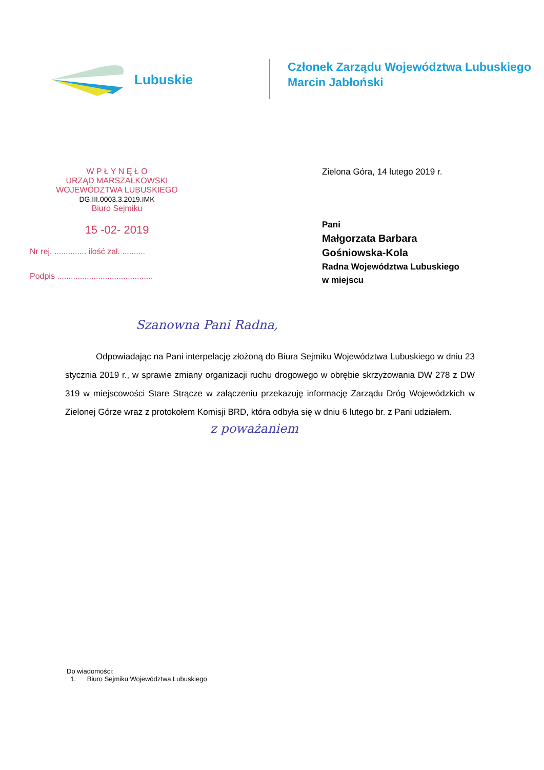Lubuskie
Członek Zarządu Województwa Lubuskiego
Marcin Jabłoński
W P Ł Y N Ę Ł O
URZĄD MARSZAŁKOWSKI
WOJEWÓDZTWA LUBUSKIEGO DG.III.0003.3.2019.IMK
Biuro Sejmiku
15 -02- 2019
Nr rej. .............. ilość zał. ..........
Podpis ..........................................
Zielona Góra, 14 lutego 2019 r.
Pani
Małgorzata Barbara
Gośniowska-Kola
Radna Województwa Lubuskiego
w miejscu
Szanowna Pani Radna,
Odpowiadając na Pani interpelację złożoną do Biura Sejmiku Województwa Lubuskiego w dniu 23 stycznia 2019 r., w sprawie zmiany organizacji ruchu drogowego w obrębie skrzyżowania DW 278 z DW 319 w miejscowości Stare Strącze w załączeniu przekazuję informację Zarządu Dróg Wojewódzkich w Zielonej Górze wraz z protokołem Komisji BRD, która odbyła się w dniu 6 lutego br. z Pani udziałem.
z poważaniem
Do wiadomości:
1. Biuro Sejmiku Województwa Lubuskiego